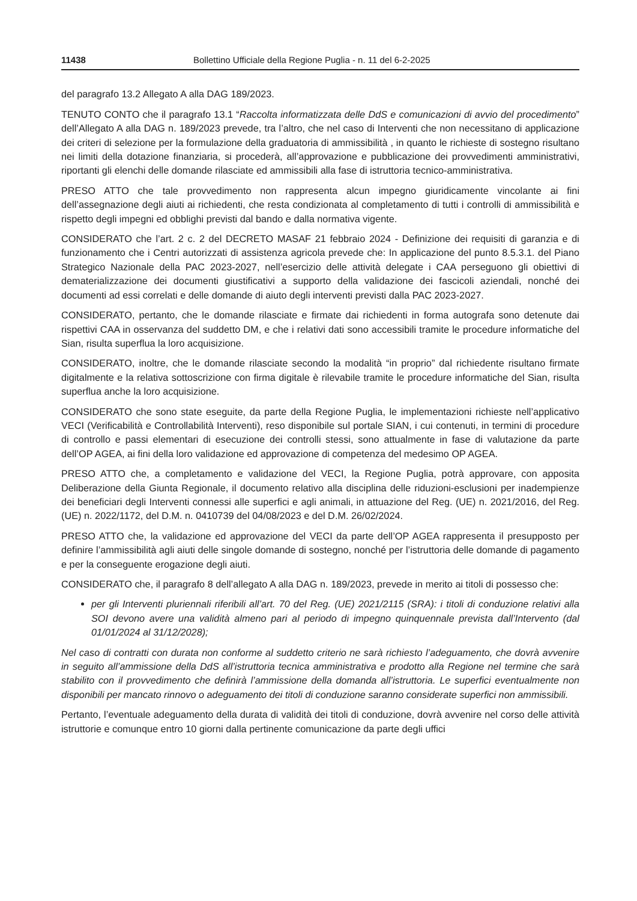11438 Bollettino Ufficiale della Regione Puglia - n. 11 del 6-2-2025
del paragrafo 13.2 Allegato A alla DAG 189/2023.
TENUTO CONTO che il paragrafo 13.1 “Raccolta informatizzata delle DdS e comunicazioni di avvio del procedimento” dell’Allegato A alla DAG n. 189/2023 prevede, tra l’altro, che nel caso di Interventi che non necessitano di applicazione dei criteri di selezione per la formulazione della graduatoria di ammissibilità , in quanto le richieste di sostegno risultano nei limiti della dotazione finanziaria, si procederà, all’approvazione e pubblicazione dei provvedimenti amministrativi, riportanti gli elenchi delle domande rilasciate ed ammissibili alla fase di istruttoria tecnico-amministrativa.
PRESO ATTO che tale provvedimento non rappresenta alcun impegno giuridicamente vincolante ai fini dell’assegnazione degli aiuti ai richiedenti, che resta condizionata al completamento di tutti i controlli di ammissibilità e rispetto degli impegni ed obblighi previsti dal bando e dalla normativa vigente.
CONSIDERATO che l’art. 2 c. 2 del DECRETO MASAF 21 febbraio 2024 - Definizione dei requisiti di garanzia e di funzionamento che i Centri autorizzati di assistenza agricola prevede che: In applicazione del punto 8.5.3.1. del Piano Strategico Nazionale della PAC 2023-2027, nell’esercizio delle attività delegate i CAA perseguono gli obiettivi di dematerializzazione dei documenti giustificativi a supporto della validazione dei fascicoli aziendali, nonché dei documenti ad essi correlati e delle domande di aiuto degli interventi previsti dalla PAC 2023-2027.
CONSIDERATO, pertanto, che le domande rilasciate e firmate dai richiedenti in forma autografa sono detenute dai rispettivi CAA in osservanza del suddetto DM, e che i relativi dati sono accessibili tramite le procedure informatiche del Sian, risulta superflua la loro acquisizione.
CONSIDERATO, inoltre, che le domande rilasciate secondo la modalità “in proprio” dal richiedente risultano firmate digitalmente e la relativa sottoscrizione con firma digitale è rilevabile tramite le procedure informatiche del Sian, risulta superflua anche la loro acquisizione.
CONSIDERATO che sono state eseguite, da parte della Regione Puglia, le implementazioni richieste nell’applicativo VECI (Verificabilità e Controllabilità Interventi), reso disponibile sul portale SIAN, i cui contenuti, in termini di procedure di controllo e passi elementari di esecuzione dei controlli stessi, sono attualmente in fase di valutazione da parte dell’OP AGEA, ai fini della loro validazione ed approvazione di competenza del medesimo OP AGEA.
PRESO ATTO che, a completamento e validazione del VECI, la Regione Puglia, potrà approvare, con apposita Deliberazione della Giunta Regionale, il documento relativo alla disciplina delle riduzioni-esclusioni per inadempienze dei beneficiari degli Interventi connessi alle superfici e agli animali, in attuazione del Reg. (UE) n. 2021/2016, del Reg. (UE) n. 2022/1172, del D.M. n. 0410739 del 04/08/2023 e del D.M. 26/02/2024.
PRESO ATTO che, la validazione ed approvazione del VECI da parte dell’OP AGEA rappresenta il presupposto per definire l’ammissibilità agli aiuti delle singole domande di sostegno, nonché per l’istruttoria delle domande di pagamento e per la conseguente erogazione degli aiuti.
CONSIDERATO che, il paragrafo 8 dell’allegato A alla DAG n. 189/2023, prevede in merito ai titoli di possesso che:
per gli Interventi pluriennali riferibili all’art. 70 del Reg. (UE) 2021/2115 (SRA): i titoli di conduzione relativi alla SOI devono avere una validità almeno pari al periodo di impegno quinquennale prevista dall’Intervento (dal 01/01/2024 al 31/12/2028);
Nel caso di contratti con durata non conforme al suddetto criterio ne sarà richiesto l’adeguamento, che dovrà avvenire in seguito all’ammissione della DdS all’istruttoria tecnica amministrativa e prodotto alla Regione nel termine che sarà stabilito con il provvedimento che definirà l’ammissione della domanda all’istruttoria. Le superfici eventualmente non disponibili per mancato rinnovo o adeguamento dei titoli di conduzione saranno considerate superfici non ammissibili.
Pertanto, l’eventuale adeguamento della durata di validità dei titoli di conduzione, dovrà avvenire nel corso delle attività istruttorie e comunque entro 10 giorni dalla pertinente comunicazione da parte degli uffici